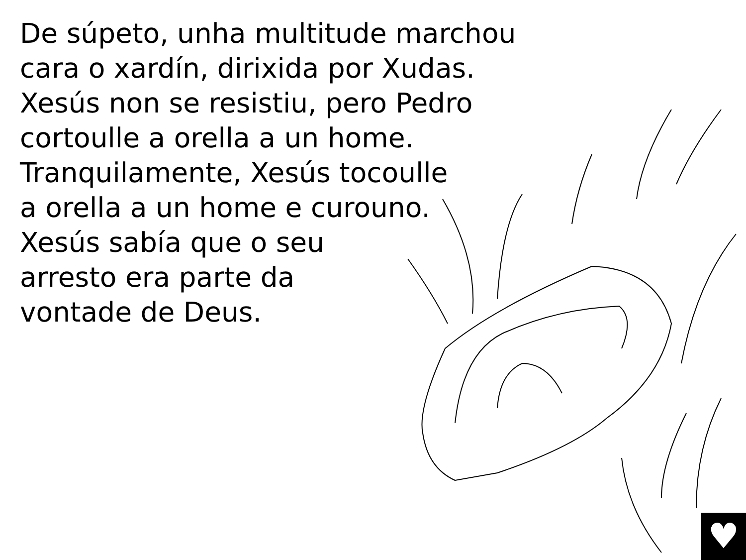De súpeto, unha multitude marchou
cara o xardín, dirixida por Xudas.
Xesús non se resistiu, pero Pedro
cortoulle a orella a un home.
Tranquilamente, Xesús tocoulle
a orella a un home e curouno.
Xesús sabía que o seu
arresto era parte da
vontade de Deus.
♥